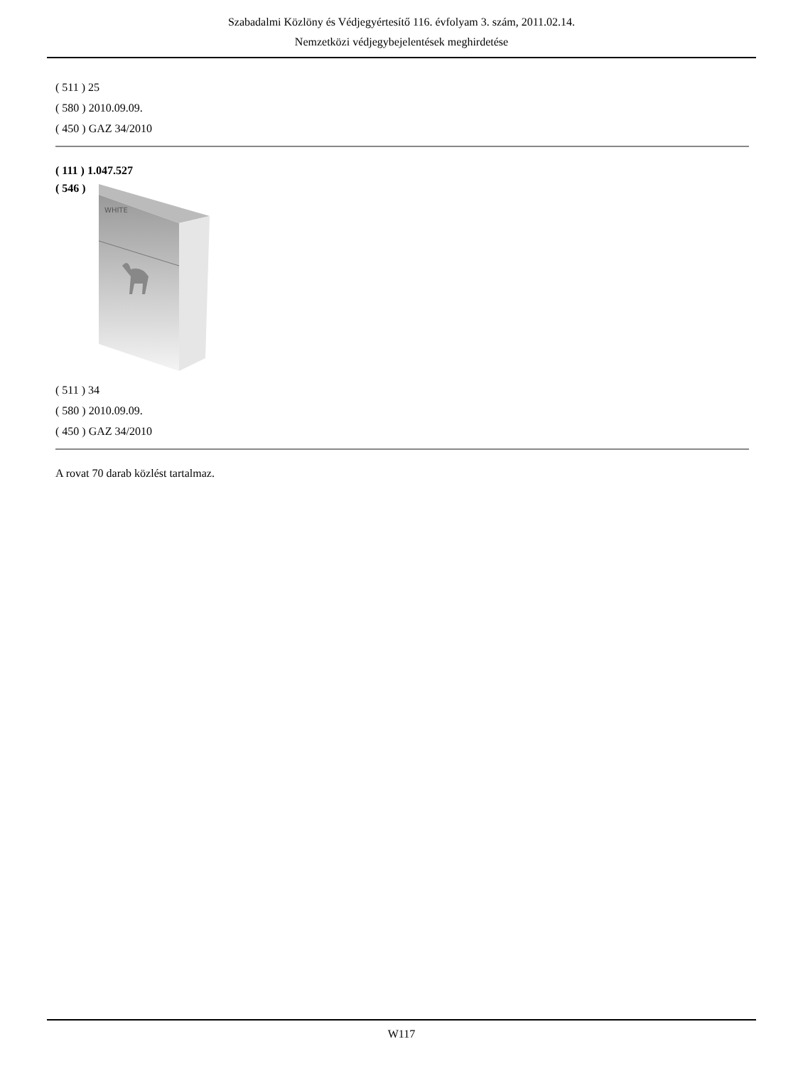Szabadalmi Közlöny és Védjegyértesítő 116. évfolyam 3. szám, 2011.02.14.
Nemzetközi védjegybejelentések meghirdetése
( 511 ) 25
( 580 ) 2010.09.09.
( 450 ) GAZ 34/2010
( 111 ) 1.047.527
( 546 )
WHITE
( 511 ) 34
( 580 ) 2010.09.09.
( 450 ) GAZ 34/2010
A rovat 70 darab közlést tartalmaz.
W117